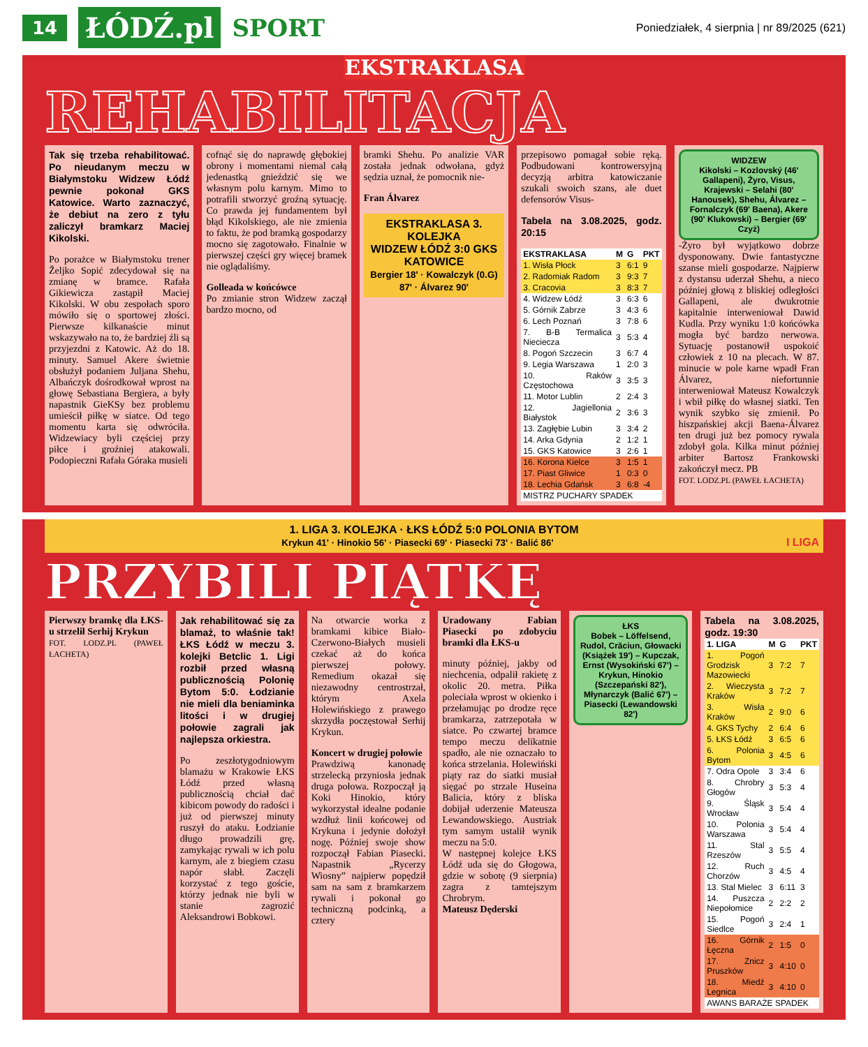14 ŁÓDŹ.pl SPORT Poniedziałek, 4 sierpnia | nr 89/2025 (621)
EKSTRAKLASA
REHABILITACJA
Tak się trzeba rehabilitować. Po nieudanym meczu w Białymstoku Widzew Łódź pewnie pokonał GKS Katowice. Warto zaznaczyć, że debiut na zero z tyłu zaliczył bramkarz Maciej Kikolski.
Po porażce w Białymstoku trener Željko Sopić zdecydował się na zmianę w bramce. Rafała Gikiewicza zastąpił Maciej Kikolski. W obu zespołach sporo mówiło się o sportowej złości. Pierwsze kilkanaście minut wskazywało na to, że bardziej źli są przyjezdni z Katowic. Aż do 18. minuty. Samuel Akere świetnie obsłużył podaniem Juljana Shehu, Albańczyk dośrodkował wprost na głowę Sebastiana Bergiera, a były napastnik GieKSy bez problemu umieścił piłkę w siatce. Od tego momentu karta się odwróciła. Widzewiacy byli częściej przy piłce i groźniej atakowali. Podopieczni Rafała Góraka musieli
cofnąć się do naprawdę głębokiej obrony i momentami niemal całą jedenastką gnieździć się we własnym polu karnym. Mimo to potrafili stworzyć groźną sytuację. Co prawda jej fundamentem był błąd Kikolskiego, ale nie zmienia to faktu, że pod bramką gospodarzy mocno się zagotowało. Finalnie w pierwszej części gry więcej bramek nie oglądaliśmy.
Golleada w końcówce
Po zmianie stron Widzew zaczął bardzo mocno, od
bramki Shehu. Po analizie VAR została jednak odwołana, gdyż sędzia uznał, że pomocnik nie-
Fran Álvarez
EKSTRAKLASA 3. KOLEJKA
WIDZEW ŁÓDŹ 3:0 GKS KATOWICE
Bergier 18' · Kowalczyk (0.G) 87' · Álvarez 90'
przepisowo pomagał sobie ręką. Podbudowani kontrowersyjną decyzją arbitra katowiczanie szukali swoich szans, ale duet defensorów Visus-
Tabela na 3.08.2025, godz. 20:15
| EKSTRAKLASA | M | G | PKT |
| --- | --- | --- | --- |
| 1. Wisła Płock | 3 | 6:1 | 9 |
| 2. Radomiak Radom | 3 | 9:3 | 7 |
| 3. Cracovia | 3 | 8:3 | 7 |
| 4. Widzew Łódź | 3 | 6:3 | 6 |
| 5. Górnik Zabrze | 3 | 4:3 | 6 |
| 6. Lech Poznań | 3 | 7:8 | 6 |
| 7. B-B Termalica Nieciecza | 3 | 5:3 | 4 |
| 8. Pogoń Szczecin | 3 | 6:7 | 4 |
| 9. Legia Warszawa | 1 | 2:0 | 3 |
| 10. Raków Częstochowa | 3 | 3:5 | 3 |
| 11. Motor Lublin | 2 | 2:4 | 3 |
| 12. Jagiellonia Białystok | 2 | 3:6 | 3 |
| 13. Zagłębie Lubin | 3 | 3:4 | 2 |
| 14. Arka Gdynia | 2 | 1:2 | 1 |
| 15. GKS Katowice | 3 | 2:6 | 1 |
| 16. Korona Kielce | 3 | 1:5 | 1 |
| 17. Piast Gliwice | 1 | 0:3 | 0 |
| 18. Lechia Gdańsk | 3 | 6:8 | -4 |
| MISTRZ PUCHARY SPADEK | | | |
WIDZEW
Kikolski – Kozlovský (46' Gallapeni), Żyro, Visus, Krajewski – Selahi (80' Hanousek), Shehu, Álvarez – Fornalczyk (69' Baena), Akere (90' Klukowski) – Bergier (69' Czyż)
-Żyro był wyjątkowo dobrze dysponowany. Dwie fantastyczne szanse mieli gospodarze. Najpierw z dystansu uderzał Shehu, a nieco później głową z bliskiej odległości Gallapeni, ale dwukrotnie kapitalnie interweniował Dawid Kudla. Przy wyniku 1:0 końcówka mogła być bardzo nerwowa. Sytuację postanowił uspokoić człowiek z 10 na plecach. W 87. minucie w pole karne wpadł Fran Álvarez, niefortunnie interweniował Mateusz Kowalczyk i wbił piłkę do własnej siatki. Ten wynik szybko się zmienił. Po hiszpańskiej akcji Baena-Álvarez ten drugi już bez pomocy rywala zdobył gola. Kilka minut później arbiter Bartosz Frankowski zakończył mecz. PB
FOT. LODZ.PL (PAWEŁ ŁACHETA)
1. LIGA 3. KOLEJKA · ŁKS ŁÓDŹ 5:0 POLONIA BYTOM
Krykun 41' · Hinokio 56' · Piasecki 69' · Piasecki 73' · Balić 86' I LIGA
PRZYBILI PIĄTKĘ
Pierwszy bramkę dla ŁKS-u strzelił Serhij Krykun
FOT. LODZ.PL (PAWEŁ ŁACHETA)
Jak rehabilitować się za blamaż, to właśnie tak! ŁKS Łódź w meczu 3. kolejki Betclic 1. Ligi rozbił przed własną publicznością Polonię Bytom 5:0. Łodzianie nie mieli dla beniaminka litości i w drugiej połowie zagrali jak najlepsza orkiestra.
Po zeszłotygodniowym blamażu w Krakowie ŁKS Łódź przed własną publicznością chciał dać kibicom powody do radości i już od pierwszej minuty ruszył do ataku. Łodzianie długo prowadzili grę, zamykając rywali w ich polu karnym, ale z biegiem czasu napór słabł. Zaczęli korzystać z tego goście, którzy jednak nie byli w stanie zagrozić Aleksandrowi Bobkowi.
Na otwarcie worka z bramkami kibice Biało-Czerwono-Białych musieli czekać aż do końca pierwszej połowy. Remedium okazał się niezawodny centrostrzał, którym Axela Holewińskiego z prawego skrzydła poczęstował Serhij Krykun.
Koncert w drugiej połowie
Prawdziwą kanonadę strzelecką przyniosła jednak druga połowa. Rozpoczął ją Koki Hinokio, który wykorzystał idealne podanie wzdłuż linii końcowej od Krykuna i jedynie dołożył nogę. Później swoje show rozpoczął Fabian Piasecki. Napastnik „Rycerzy Wiosny” najpierw popędził sam na sam z bramkarzem rywali i pokonał go techniczną podcinką, a cztery
Uradowany Fabian Piasecki po zdobyciu bramki dla ŁKS-u
minuty później, jakby od niechcenia, odpalił rakietę z okolic 20. metra. Piłka poleciała wprost w okienko i przełamując po drodze ręce bramkarza, zatrzepotała w siatce. Po czwartej bramce tempo meczu delikatnie spadło, ale nie oznaczało to końca strzelania. Holewiński piąty raz do siatki musiał sięgać po strzale Huseina Balicia, który z bliska dobijał uderzenie Mateusza Lewandowskiego. Austriak tym samym ustalił wynik meczu na 5:0.
W następnej kolejce ŁKS Łódź uda się do Głogowa, gdzie w sobotę (9 sierpnia) zagra z tamtejszym Chrobrym.
Mateusz Dęderski
ŁKS
Bobek – Löffelsend, Rudol, Crăciun, Głowacki (Książek 19') – Kupczak, Ernst (Wysokiński 67') – Krykun, Hinokio (Szczepański 82'), Młynarczyk (Balić 67') – Piasecki (Lewandowski 82')
Tabela na 3.08.2025, godz. 19:30
| 1. LIGA | M | G | PKT |
| --- | --- | --- | --- |
| 1. Pogoń Grodzisk Mazowiecki | 3 | 7:2 | 7 |
| 2. Wieczysta Kraków | 3 | 7:2 | 7 |
| 3. Wisła Kraków | 2 | 9:0 | 6 |
| 4. GKS Tychy | 2 | 6:4 | 6 |
| 5. ŁKS Łódź | 3 | 6:5 | 6 |
| 6. Polonia Bytom | 3 | 4:5 | 6 |
| 7. Odra Opole | 3 | 3:4 | 6 |
| 8. Chrobry Głogów | 3 | 5:3 | 4 |
| 9. Śląsk Wrocław | 3 | 5:4 | 4 |
| 10. Polonia Warszawa | 3 | 5:4 | 4 |
| 11. Stal Rzeszów | 3 | 5:5 | 4 |
| 12. Ruch Chorzów | 3 | 4:5 | 4 |
| 13. Stal Mielec | 3 | 6:11 | 3 |
| 14. Puszcza Niepołomice | 2 | 2:2 | 2 |
| 15. Pogoń Siedlce | 3 | 2:4 | 1 |
| 16. Górnik Łęczna | 2 | 1:5 | 0 |
| 17. Znicz Pruszków | 3 | 4:10 | 0 |
| 18. Miedź Legnica | 3 | 4:10 | 0 |
| AWANS BARAŻE SPADEK | | | |